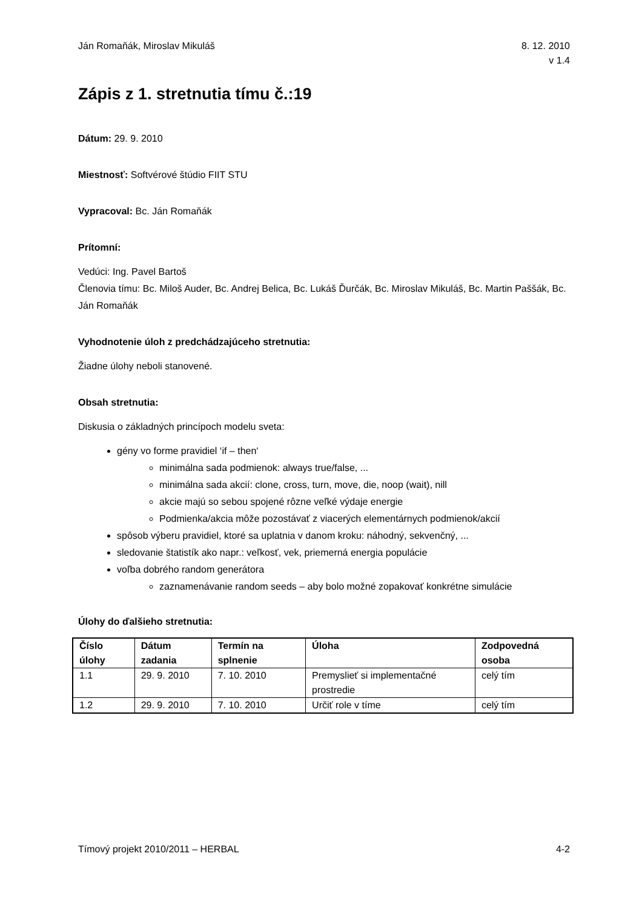Ján Romaňák, Miroslav Mikuláš 8. 12. 2010
v 1.4
Zápis z 1. stretnutia tímu č.:19
Dátum: 29. 9. 2010
Miestnosť: Softvérové štúdio FIIT STU
Vypracoval: Bc. Ján Romaňák
Prítomní:
Vedúci: Ing. Pavel Bartoš
Členovia tímu: Bc. Miloš Auder, Bc. Andrej Belica, Bc. Lukáš Ďurčák, Bc. Miroslav Mikuláš, Bc. Martin Paššák, Bc. Ján Romaňák
Vyhodnotenie úloh z predchádzajúceho stretnutia:
Žiadne úlohy neboli stanovené.
Obsah stretnutia:
Diskusia o základných princípoch modelu sveta:
gény vo forme pravidiel ‘if – then‘
minimálna sada podmienok: always true/false, ...
minimálna sada akcií: clone, cross, turn, move, die, noop (wait), nill
akcie majú so sebou spojené rôzne veľké výdaje energie
Podmienka/akcia môže pozostávať z viacerých elementárnych podmienok/akcií
spôsob výberu pravidiel, ktoré sa uplatnia v danom kroku: náhodný, sekvenčný, ...
sledovanie štatistík ako napr.: veľkosť, vek, priemerná energia populácie
voľba dobrého random generátora
zaznamenávanie random seeds – aby bolo možné zopakovať konkrétne simulácie
Úlohy do ďalšieho stretnutia:
| Číslo úlohy | Dátum zadania | Termín na splnenie | Úloha | Zodpovedná osoba |
| --- | --- | --- | --- | --- |
| 1.1 | 29. 9. 2010 | 7. 10. 2010 | Premyslieť si implementačné prostredie | celý tím |
| 1.2 | 29. 9. 2010 | 7. 10. 2010 | Určiť role v tíme | celý tím |
Tímový projekt 2010/2011 – HERBAL 4-2